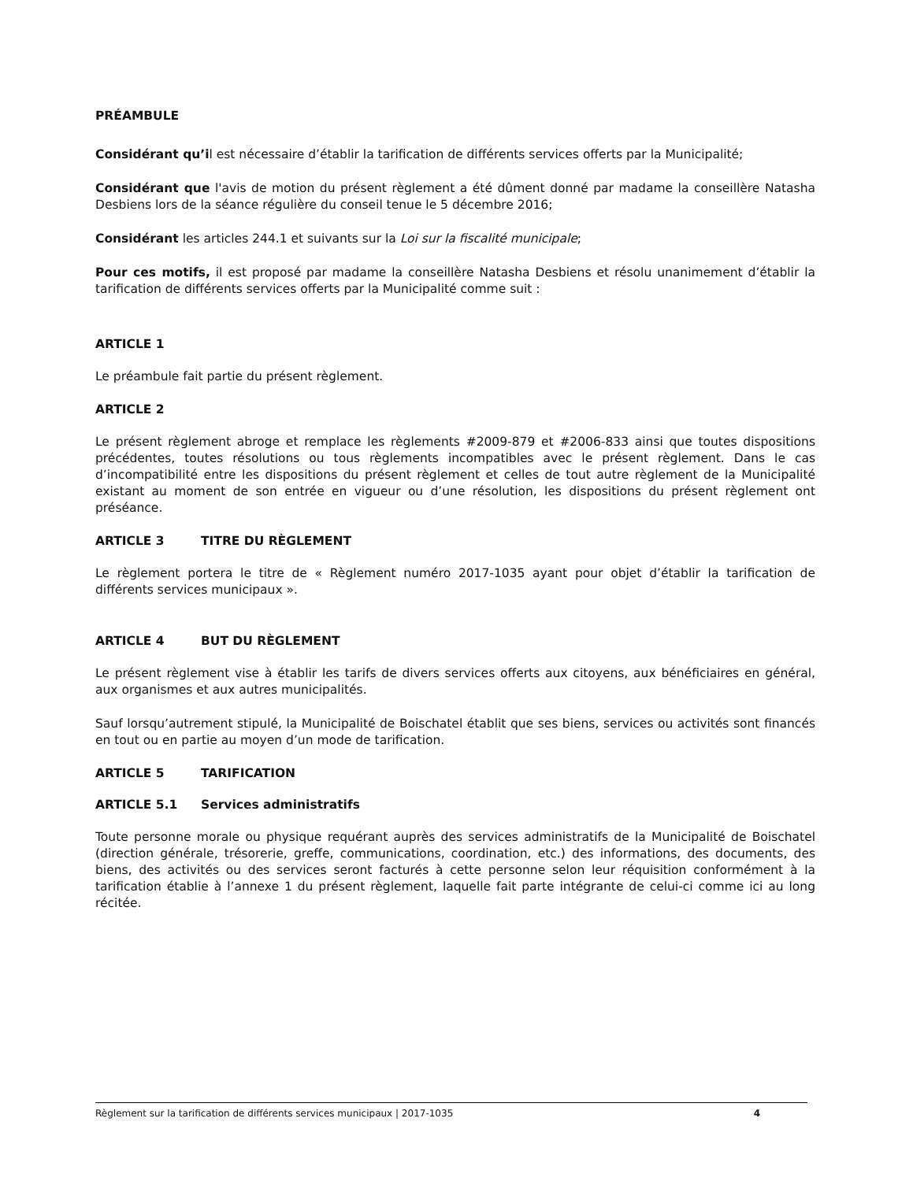PRÉAMBULE
Considérant qu’il est nécessaire d’établir la tarification de différents services offerts par la Municipalité;
Considérant que l'avis de motion du présent règlement a été dûment donné par madame la conseillère Natasha Desbiens lors de la séance régulière du conseil tenue le 5 décembre 2016;
Considérant les articles 244.1 et suivants sur la Loi sur la fiscalité municipale;
Pour ces motifs, il est proposé par madame la conseillère Natasha Desbiens et résolu unanimement d’établir la tarification de différents services offerts par la Municipalité comme suit :
ARTICLE 1
Le préambule fait partie du présent règlement.
ARTICLE 2
Le présent règlement abroge et remplace les règlements #2009-879 et #2006-833 ainsi que toutes dispositions précédentes, toutes résolutions ou tous règlements incompatibles avec le présent règlement. Dans le cas d’incompatibilité entre les dispositions du présent règlement et celles de tout autre règlement de la Municipalité existant au moment de son entrée en vigueur ou d’une résolution, les dispositions du présent règlement ont préséance.
ARTICLE 3 TITRE DU RÈGLEMENT
Le règlement portera le titre de « Règlement numéro 2017-1035 ayant pour objet d’établir la tarification de différents services municipaux ».
ARTICLE 4 BUT DU RÈGLEMENT
Le présent règlement vise à établir les tarifs de divers services offerts aux citoyens, aux bénéficiaires en général, aux organismes et aux autres municipalités.
Sauf lorsqu’autrement stipulé, la Municipalité de Boischatel établit que ses biens, services ou activités sont financés en tout ou en partie au moyen d’un mode de tarification.
ARTICLE 5 TARIFICATION
ARTICLE 5.1 Services administratifs
Toute personne morale ou physique requérant auprès des services administratifs de la Municipalité de Boischatel (direction générale, trésorerie, greffe, communications, coordination, etc.) des informations, des documents, des biens, des activités ou des services seront facturés à cette personne selon leur réquisition conformément à la tarification établie à l’annexe 1 du présent règlement, laquelle fait parte intégrante de celui-ci comme ici au long récitée.
Règlement sur la tarification de différents services municipaux | 2017-1035 4